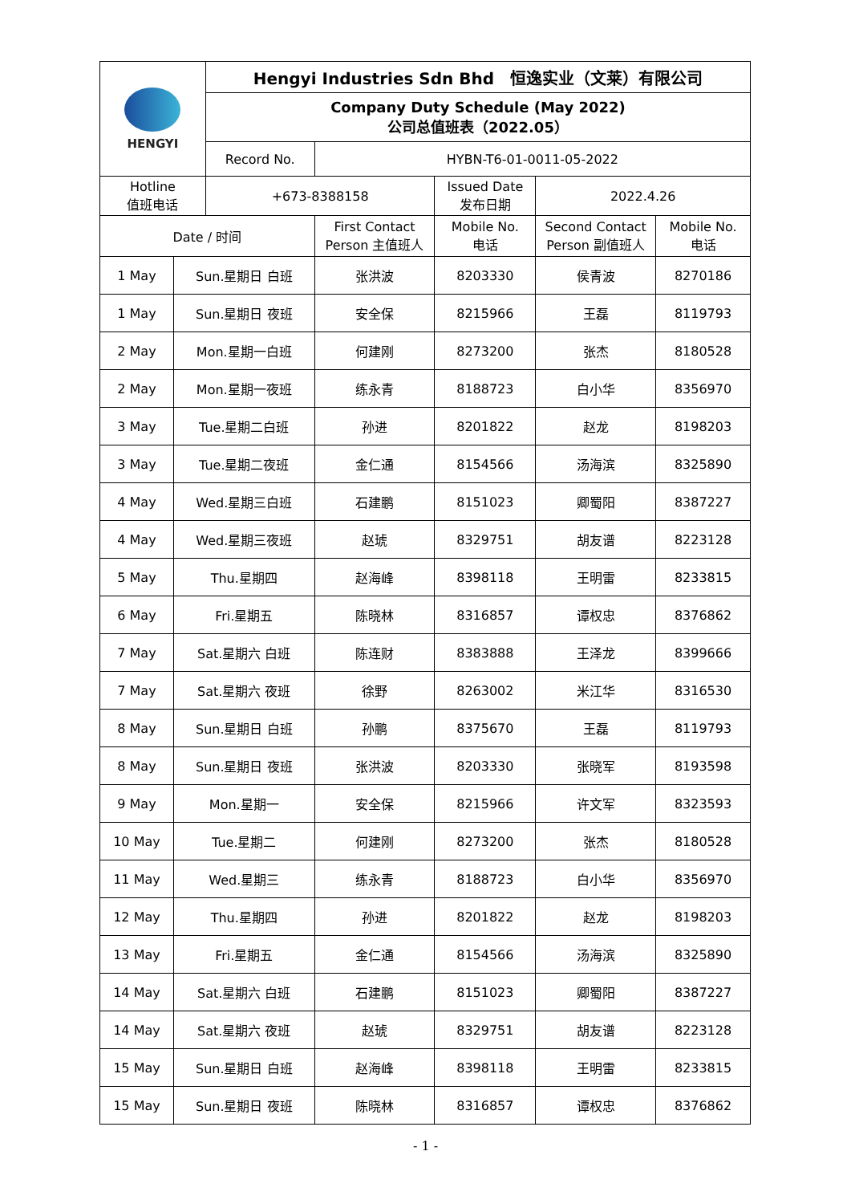| HENGYI | | Hengyi Industries Sdn Bhd 恒逸实业（文莱）有限公司 | | | | |
| | | Company Duty Schedule (May 2022) 公司总值班表（2022.05） | | | | |
| | | Record No. | HYBN-T6-01-0011-05-2022 | | | |
| Hotline 值班电话 | | +673-8388158 | | Issued Date 发布日期 | 2022.4.26 | |
| Date / 时间 | | | First Contact Person 主值班人 | Mobile No. 电话 | Second Contact Person 副值班人 | Mobile No. 电话 |
| 1 May | Sun.星期日 白班 | | 张洪波 | 8203330 | 侯青波 | 8270186 |
| 1 May | Sun.星期日 夜班 | | 安全保 | 8215966 | 王磊 | 8119793 |
| 2 May | Mon.星期一白班 | | 何建刚 | 8273200 | 张杰 | 8180528 |
| 2 May | Mon.星期一夜班 | | 练永青 | 8188723 | 白小华 | 8356970 |
| 3 May | Tue.星期二白班 | | 孙进 | 8201822 | 赵龙 | 8198203 |
| 3 May | Tue.星期二夜班 | | 金仁通 | 8154566 | 汤海滨 | 8325890 |
| 4 May | Wed.星期三白班 | | 石建鹏 | 8151023 | 卿蜀阳 | 8387227 |
| 4 May | Wed.星期三夜班 | | 赵琥 | 8329751 | 胡友谱 | 8223128 |
| 5 May | Thu.星期四 | | 赵海峰 | 8398118 | 王明雷 | 8233815 |
| 6 May | Fri.星期五 | | 陈晓林 | 8316857 | 谭权忠 | 8376862 |
| 7 May | Sat.星期六 白班 | | 陈连财 | 8383888 | 王泽龙 | 8399666 |
| 7 May | Sat.星期六 夜班 | | 徐野 | 8263002 | 米江华 | 8316530 |
| 8 May | Sun.星期日 白班 | | 孙鹏 | 8375670 | 王磊 | 8119793 |
| 8 May | Sun.星期日 夜班 | | 张洪波 | 8203330 | 张晓军 | 8193598 |
| 9 May | Mon.星期一 | | 安全保 | 8215966 | 许文军 | 8323593 |
| 10 May | Tue.星期二 | | 何建刚 | 8273200 | 张杰 | 8180528 |
| 11 May | Wed.星期三 | | 练永青 | 8188723 | 白小华 | 8356970 |
| 12 May | Thu.星期四 | | 孙进 | 8201822 | 赵龙 | 8198203 |
| 13 May | Fri.星期五 | | 金仁通 | 8154566 | 汤海滨 | 8325890 |
| 14 May | Sat.星期六 白班 | | 石建鹏 | 8151023 | 卿蜀阳 | 8387227 |
| 14 May | Sat.星期六 夜班 | | 赵琥 | 8329751 | 胡友谱 | 8223128 |
| 15 May | Sun.星期日 白班 | | 赵海峰 | 8398118 | 王明雷 | 8233815 |
| 15 May | Sun.星期日 夜班 | | 陈晓林 | 8316857 | 谭权忠 | 8376862 |
- 1 -